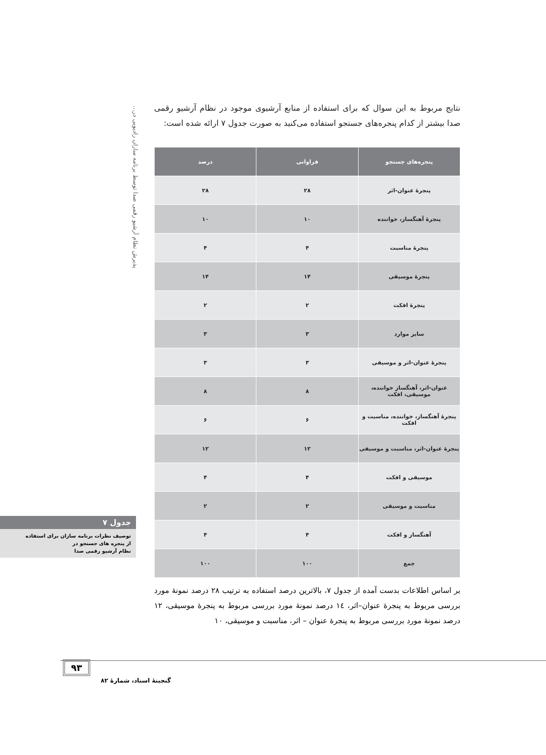پذیرش نظام آرشیو رقمی صدا توسط برنامه سازان رادیویی در...
نتایج مربوط به این سوال که برای استفاده از منابع آرشیوی موجود در نظام آرشیو رقمی صدا بیشتر از کدام پنجره‌های جستجو استفاده می‌کنید به صورت جدول ۷ ارائه شده است:
| پنجره‌های جستجو | فراوانی | درصد |
| --- | --- | --- |
| پنجرۀ عنوان-اثر | ۲۸ | ۲۸ |
| پنجرۀ آهنگساز، خواننده | ۱۰ | ۱۰ |
| پنجرۀ مناسبت | ۴ | ۴ |
| پنجرۀ موسیقی | ۱۴ | ۱۴ |
| پنجرۀ افکت | ۲ | ۲ |
| سایر موارد | ۳ | ۳ |
| پنجرۀ عنوان-اثر و موسیقی | ۳ | ۳ |
| عنوان-اثر، آهنگساز خواننده، موسیقی، افکت | ۸ | ۸ |
| پنجرۀ آهنگساز، خواننده، مناسبت و افکت | ۶ | ۶ |
| پنجرۀ عنوان-اثر، مناسبت و موسیقی | ۱۲ | ۱۲ |
| موسیقی و افکت | ۴ | ۴ |
| مناسبت و موسیقی | ۲ | ۲ |
| آهنگساز و افکت | ۴ | ۴ |
| جمع | ۱۰۰ | ۱۰۰ |
جدول ۷
توصیف نظرات برنامه سازان برای استفاده
از پنجره های جستجو در
نظام آرشیو رقمی صدا
بر اساس اطلاعات بدست آمده از جدول ۷، بالاترین درصد استفاده به ترتیب ۲۸ درصد نمونۀ مورد بررسی مربوط به پنجرۀ عنوان–اثر، ۱٤ درصد نمونۀ مورد بررسی مربوط به پنجرۀ موسیقی، ۱۲ درصد نمونۀ مورد بررسی مربوط به پنجرۀ عنوان – اثر، مناسبت و موسیقی، ۱۰
۹۳
گنجینۀ اسناد، شمارۀ ۸۲